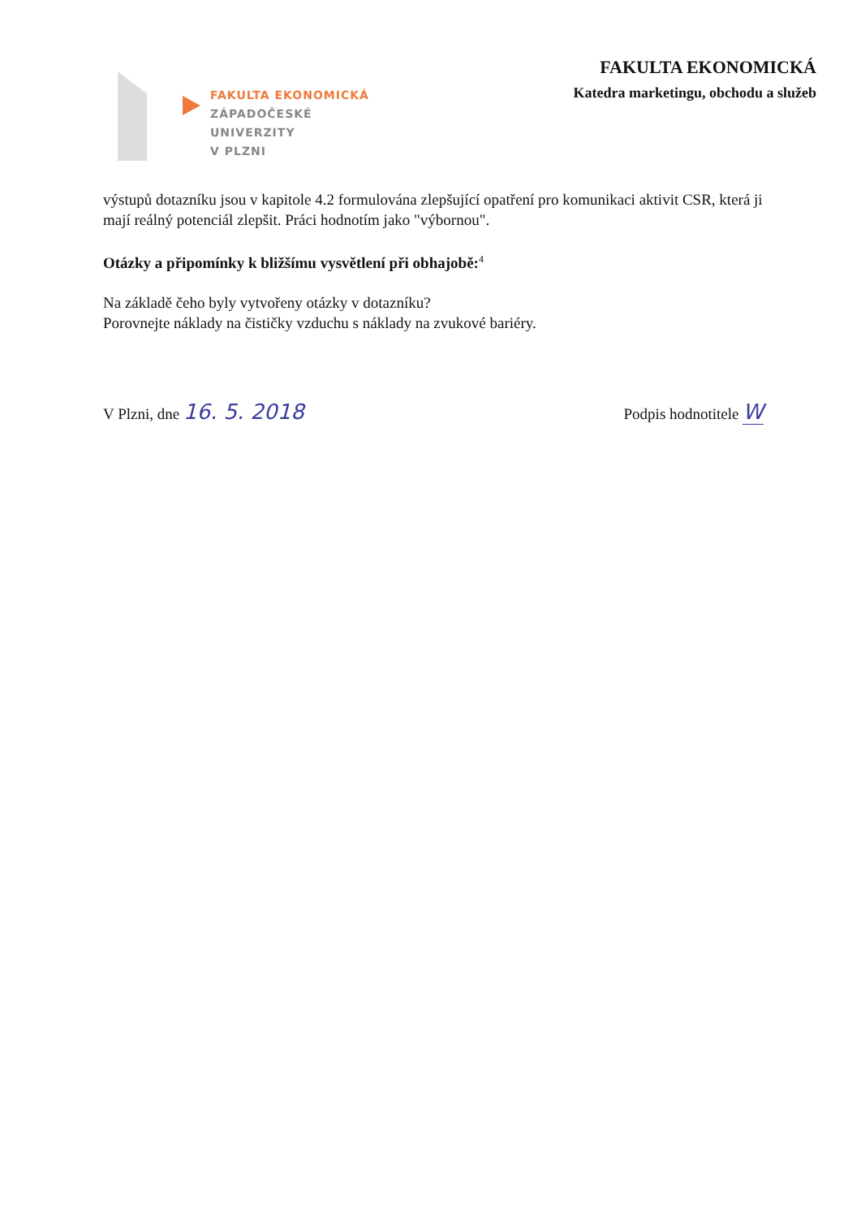FAKULTA EKONOMICKÁ
ZÁPADOČESKÉ
UNIVERZITY
V PLZNI
FAKULTA EKONOMICKÁ
Katedra marketingu, obchodu a služeb
výstupů dotazníku jsou v kapitole 4.2 formulována zlepšující opatření pro komunikaci aktivit CSR, která ji mají reálný potenciál zlepšit. Práci hodnotím jako "výbornou".
Otázky a připomínky k bližšímu vysvětlení při obhajobě:<sup>4</sup>
Na základě čeho byly vytvořeny otázky v dotazníku?
Porovnejte náklady na čističky vzduchu s náklady na zvukové bariéry.
V Plzni, dne 16. 5. 2018
Podpis hodnotitele W